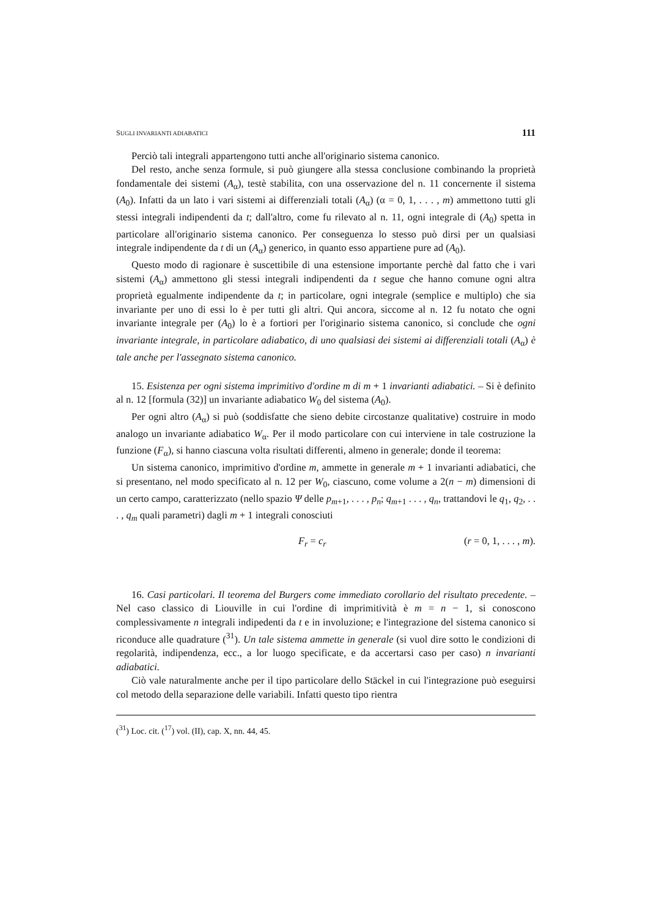SUGLI INVARIANTI ADIABATICI 111
Perciò tali integrali appartengono tutti anche all'originario sistema canonico.
Del resto, anche senza formule, si può giungere alla stessa conclusione combinando la proprietà fondamentale dei sistemi (A<sub>α</sub>), testè stabilita, con una osservazione del n. 11 concernente il sistema (A<sub>0</sub>). Infatti da un lato i vari sistemi ai differenziali totali (A<sub>α</sub>) (α = 0, 1, . . . , m) ammettono tutti gli stessi integrali indipendenti da t; dall'altro, come fu rilevato al n. 11, ogni integrale di (A<sub>0</sub>) spetta in particolare all'originario sistema canonico. Per conseguenza lo stesso può dirsi per un qualsiasi integrale indipendente da t di un (A<sub>α</sub>) generico, in quanto esso appartiene pure ad (A<sub>0</sub>).
Questo modo di ragionare è suscettibile di una estensione importante perchè dal fatto che i vari sistemi (A<sub>α</sub>) ammettono gli stessi integrali indipendenti da t segue che hanno comune ogni altra proprietà egualmente indipendente da t; in particolare, ogni integrale (semplice e multiplo) che sia invariante per uno di essi lo è per tutti gli altri. Qui ancora, siccome al n. 12 fu notato che ogni invariante integrale per (A<sub>0</sub>) lo è a fortiori per l'originario sistema canonico, si conclude che ogni invariante integrale, in particolare adiabatico, di uno qualsiasi dei sistemi ai differenziali totali (A<sub>α</sub>) è tale anche per l'assegnato sistema canonico.
15. Esistenza per ogni sistema imprimitivo d'ordine m di m + 1 invarianti adiabatici. – Si è definito al n. 12 [formula (32)] un invariante adiabatico W<sub>0</sub> del sistema (A<sub>0</sub>).
Per ogni altro (A<sub>α</sub>) si può (soddisfatte che sieno debite circostanze qualitative) costruire in modo analogo un invariante adiabatico W<sub>α</sub>. Per il modo particolare con cui interviene in tale costruzione la funzione (F<sub>α</sub>), si hanno ciascuna volta risultati differenti, almeno in generale; donde il teorema:
Un sistema canonico, imprimitivo d'ordine m, ammette in generale m + 1 invarianti adiabatici, che si presentano, nel modo specificato al n. 12 per W<sub>0</sub>, ciascuno, come volume a 2(n − m) dimensioni di un certo campo, caratterizzato (nello spazio Ψ delle p<sub>m+1</sub>, . . . , p<sub>n</sub>; q<sub>m+1</sub> . . . , q<sub>n</sub>, trattandovi le q<sub>1</sub>, q<sub>2</sub>, . . . , q<sub>m</sub> quali parametri) dagli m + 1 integrali conosciuti
F<sub>r</sub> = c<sub>r</sub> (r = 0, 1, . . . , m).
16. Casi particolari. Il teorema del Burgers come immediato corollario del risultato precedente. – Nel caso classico di Liouville in cui l'ordine di imprimitività è m = n − 1, si conoscono complessivamente n integrali indipedenti da t e in involuzione; e l'integrazione del sistema canonico si riconduce alle quadrature (<sup>31</sup>). Un tale sistema ammette in generale (si vuol dire sotto le condizioni di regolarità, indipendenza, ecc., a lor luogo specificate, e da accertarsi caso per caso) n invarianti adiabatici.
Ciò vale naturalmente anche per il tipo particolare dello Stäckel in cui l'integrazione può eseguirsi col metodo della separazione delle variabili. Infatti questo tipo rientra
(<sup>31</sup>) Loc. cit. (<sup>17</sup>) vol. (II), cap. X, nn. 44, 45.